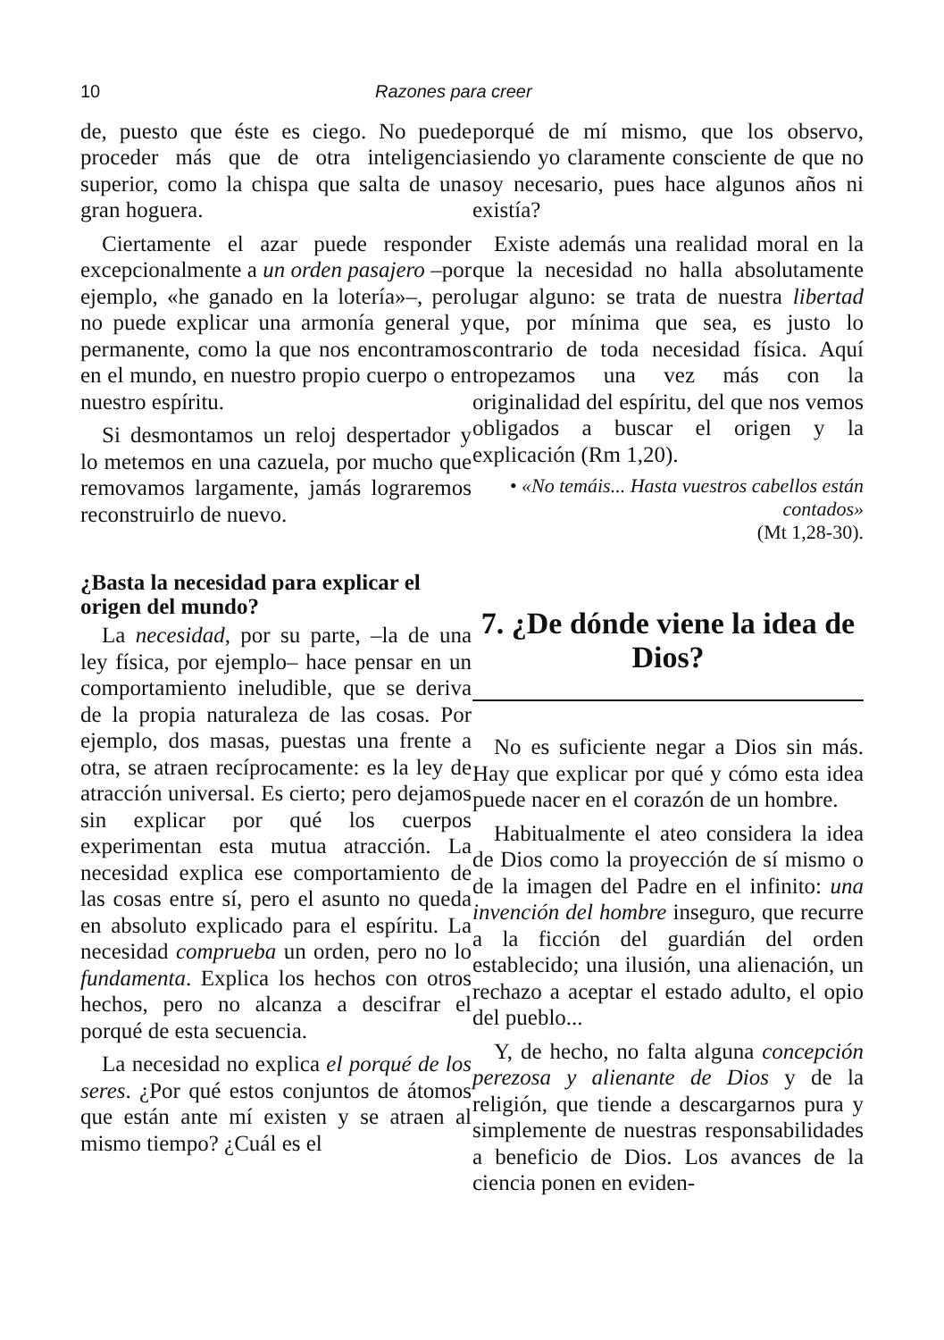10 Razones para creer
de, puesto que éste es ciego. No puede proceder más que de otra inteligencia superior, como la chispa que salta de una gran hoguera.
Ciertamente el azar puede responder excepcionalmente a un orden pasajero –por ejemplo, «he ganado en la lotería»–, pero no puede explicar una armonía general y permanente, como la que nos encontramos en el mundo, en nuestro propio cuerpo o en nuestro espíritu.
Si desmontamos un reloj despertador y lo metemos en una cazuela, por mucho que removamos largamente, jamás lograremos reconstruirlo de nuevo.
¿Basta la necesidad para explicar el origen del mundo?
La necesidad, por su parte, –la de una ley física, por ejemplo– hace pensar en un comportamiento ineludible, que se deriva de la propia naturaleza de las cosas. Por ejemplo, dos masas, puestas una frente a otra, se atraen recíprocamente: es la ley de atracción universal. Es cierto; pero dejamos sin explicar por qué los cuerpos experimentan esta mutua atracción. La necesidad explica ese comportamiento de las cosas entre sí, pero el asunto no queda en absoluto explicado para el espíritu. La necesidad comprueba un orden, pero no lo fundamenta. Explica los hechos con otros hechos, pero no alcanza a descifrar el porqué de esta secuencia.
La necesidad no explica el porqué de los seres. ¿Por qué estos conjuntos de átomos que están ante mí existen y se atraen al mismo tiempo? ¿Cuál es el
porqué de mí mismo, que los observo, siendo yo claramente consciente de que no soy necesario, pues hace algunos años ni existía?
Existe además una realidad moral en la que la necesidad no halla absolutamente lugar alguno: se trata de nuestra libertad que, por mínima que sea, es justo lo contrario de toda necesidad física. Aquí tropezamos una vez más con la originalidad del espíritu, del que nos vemos obligados a buscar el origen y la explicación (Rm 1,20).
• «No temáis... Hasta vuestros cabellos están contados»
(Mt 1,28-30).
7. ¿De dónde viene la idea de Dios?
No es suficiente negar a Dios sin más. Hay que explicar por qué y cómo esta idea puede nacer en el corazón de un hombre.
Habitualmente el ateo considera la idea de Dios como la proyección de sí mismo o de la imagen del Padre en el infinito: una invención del hombre inseguro, que recurre a la ficción del guardián del orden establecido; una ilusión, una alienación, un rechazo a aceptar el estado adulto, el opio del pueblo...
Y, de hecho, no falta alguna concepción perezosa y alienante de Dios y de la religión, que tiende a descargarnos pura y simplemente de nuestras responsabilidades a beneficio de Dios. Los avances de la ciencia ponen en eviden-